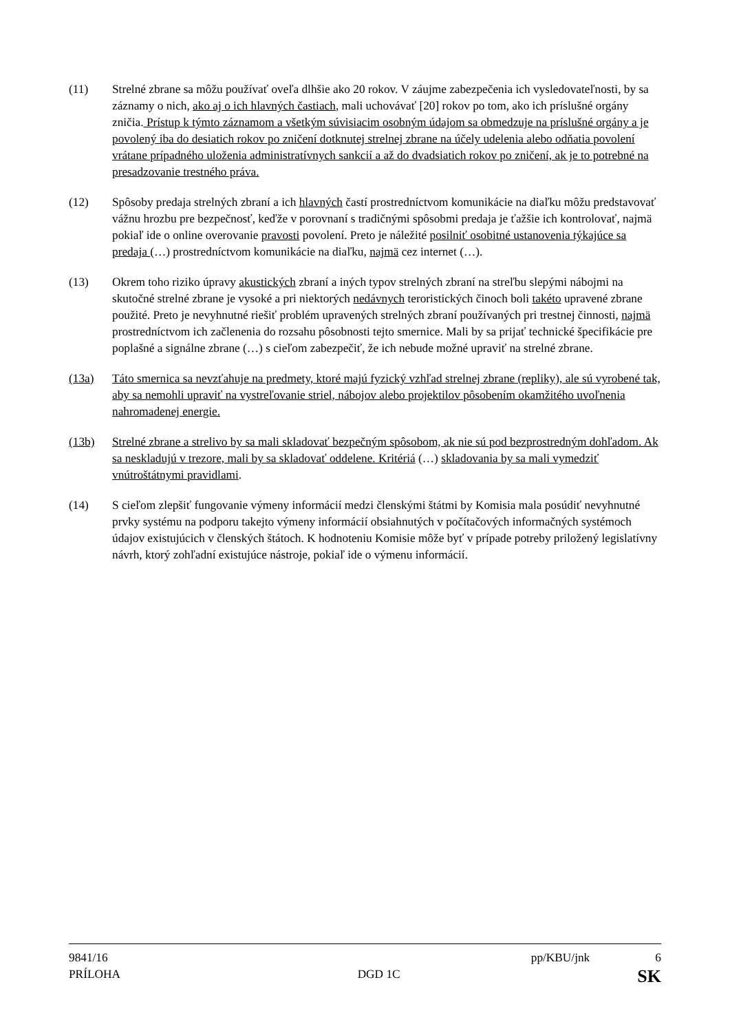(11) Strelné zbrane sa môžu používať oveľa dlhšie ako 20 rokov. V záujme zabezpečenia ich vysledovateľnosti, by sa záznamy o nich, ako aj o ich hlavných častiach, mali uchovávať [20] rokov po tom, ako ich príslušné orgány zničia. Prístup k týmto záznamom a všetkým súvisiacim osobným údajom sa obmedzuje na príslušné orgány a je povolený iba do desiatich rokov po zničení dotknutej strelnej zbrane na účely udelenia alebo odňatia povolení vrátane prípadného uloženia administratívnych sankcií a až do dvadsiatich rokov po zničení, ak je to potrebné na presadzovanie trestného práva.
(12) Spôsoby predaja strelných zbraní a ich hlavných častí prostredníctvom komunikácie na diaľku môžu predstavovať vážnu hrozbu pre bezpečnosť, keďže v porovnaní s tradičnými spôsobmi predaja je ťažšie ich kontrolovať, najmä pokiaľ ide o online overovanie pravosti povolení. Preto je náležité posilniť osobitné ustanovenia týkajúce sa predaja (…) prostredníctvom komunikácie na diaľku, najmä cez internet (…).
(13) Okrem toho riziko úpravy akustických zbraní a iných typov strelných zbraní na streľbu slepými nábojmi na skutočné strelné zbrane je vysoké a pri niektorých nedávnych teroristických činoch boli takéto upravené zbrane použité. Preto je nevyhnutné riešiť problém upravených strelných zbraní používaných pri trestnej činnosti, najmä prostredníctvom ich začlenenia do rozsahu pôsobnosti tejto smernice. Mali by sa prijať technické špecifikácie pre poplašné a signálne zbrane (…) s cieľom zabezpečiť, že ich nebude možné upraviť na strelné zbrane.
(13a) Táto smernica sa nevzťahuje na predmety, ktoré majú fyzický vzhľad strelnej zbrane (repliky), ale sú vyrobené tak, aby sa nemohli upraviť na vystreľovanie striel, nábojov alebo projektilov pôsobením okamžitého uvoľnenia nahromadenej energie.
(13b) Strelné zbrane a strelivo by sa mali skladovať bezpečným spôsobom, ak nie sú pod bezprostredným dohľadom. Ak sa neskladujú v trezore, mali by sa skladovať oddelene. Kritériá (…) skladovania by sa mali vymedziť vnútroštátnymi pravidlami.
(14) S cieľom zlepšiť fungovanie výmeny informácií medzi členskými štátmi by Komisia mala posúdiť nevyhnutné prvky systému na podporu takejto výmeny informácií obsiahnutých v počítačových informačných systémoch údajov existujúcich v členských štátoch. K hodnoteniu Komisie môže byť v prípade potreby priložený legislatívny návrh, ktorý zohľadní existujúce nástroje, pokiaľ ide o výmenu informácií.
9841/16 pp/KBU/jnk 6
PRÍLOHA DGD 1C SK